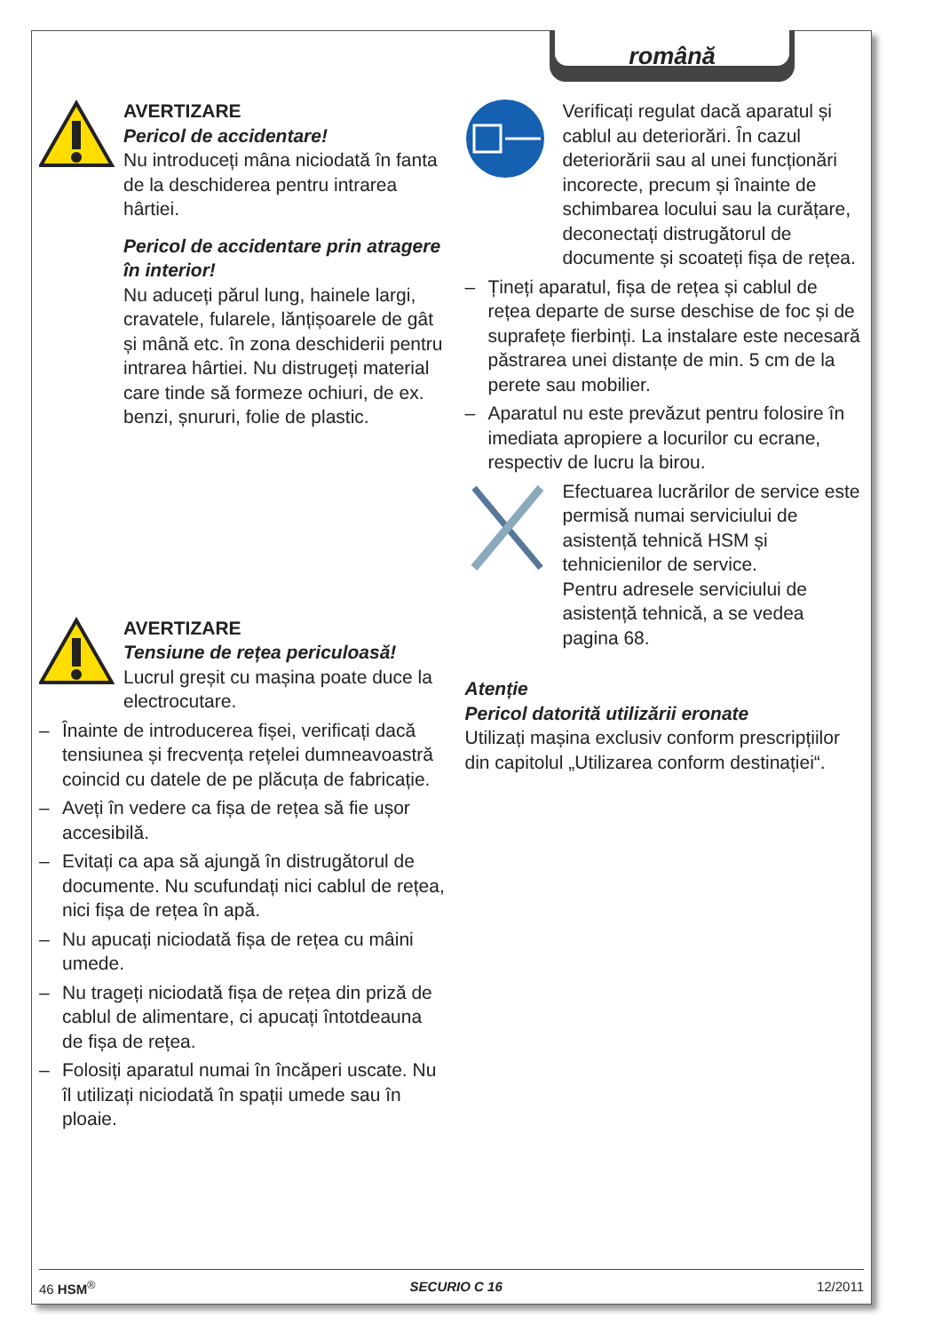română
AVERTIZARE
Pericol de accidentare!
Nu introduceți mâna niciodată în fanta de la deschiderea pentru intrarea hârtiei.
Pericol de accidentare prin atragere în interior!
Nu aduceți părul lung, hainele largi, cravatele, fularele, lănțișoarele de gât și mână etc. în zona deschiderii pentru intrarea hârtiei. Nu distrugeți material care tinde să formeze ochiuri, de ex. benzi, șnururi, folie de plastic.
AVERTIZARE
Tensiune de rețea periculoasă!
Lucrul greșit cu mașina poate duce la electrocutare.
– Înainte de introducerea fișei, verificați dacă tensiunea și frecvența rețelei dumneavoastră coincid cu datele de pe plăcuța de fabricație.
– Aveți în vedere ca fișa de rețea să fie ușor accesibilă.
– Evitați ca apa să ajungă în distrugătorul de documente. Nu scufundați nici cablul de rețea, nici fișa de rețea în apă.
– Nu apucați niciodată fișa de rețea cu mâini umede.
– Nu trageți niciodată fișa de rețea din priză de cablul de alimentare, ci apucați întotdeauna de fișa de rețea.
– Folosiți aparatul numai în încăperi uscate. Nu îl utilizați niciodată în spații umede sau în ploaie.
Verificați regulat dacă aparatul și cablul au deteriorări. În cazul deteriorării sau al unei funcționări incorecte, precum și înainte de schimbarea locului sau la curățare, deconectați distrugătorul de documente și scoateți fișa de rețea.
– Țineți aparatul, fișa de rețea și cablul de rețea departe de surse deschise de foc și de suprafețe fierbinți. La instalare este necesară păstrarea unei distanțe de min. 5 cm de la perete sau mobilier.
– Aparatul nu este prevăzut pentru folosire în imediata apropiere a locurilor cu ecrane, respectiv de lucru la birou.
Efectuarea lucrărilor de service este permisă numai serviciului de asistență tehnică HSM și tehnicienilor de service.
Pentru adresele serviciului de asistență tehnică, a se vedea pagina 68.
Atenție
Pericol datorită utilizării eronate
Utilizați mașina exclusiv conform prescripțiilor din capitolul „Utilizarea conform destinației“.
46 HSM<sup>®</sup> SECURIO C 16 12/2011